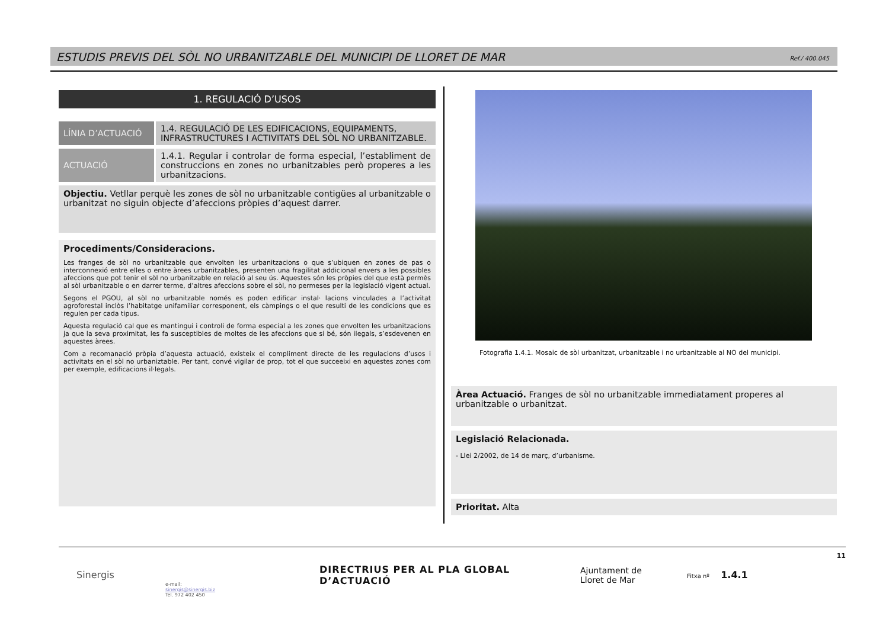ESTUDIS PREVIS DEL SÒL NO URBANITZABLE DEL MUNICIPI DE LLORET DE MAR Ref./ 400.045
1. REGULACIÓ D’USOS
| LÍNIA D’ACTUACIÓ | 1.4. REGULACIÓ DE LES EDIFICACIONS, EQUIPAMENTS, INFRASTRUCTURES I ACTIVITATS DEL SÒL NO URBANITZABLE. |
| ACTUACIÓ | 1.4.1. Regular i controlar de forma especial, l’establiment de construccions en zones no urbanitzables però properes a les urbanitzacions. |
Objectiu. Vetllar perquè les zones de sòl no urbanitzable contigües al urbanitzable o urbanitzat no siguin objecte d’afeccions pròpies d’aquest darrer.
Procediments/Consideracions.
Les franges de sòl no urbanitzable que envolten les urbanitzacions o que s’ubiquen en zones de pas o interconnexió entre elles o entre àrees urbanitzables, presenten una fragilitat addicional envers a les possibles afeccions que pot tenir el sòl no urbanitzable en relació al seu ús. Aquestes són les pròpies del que està permès al sòl urbanitzable o en darrer terme, d’altres afeccions sobre el sòl, no permeses per la legislació vigent actual.
Segons el PGOU, al sòl no urbanitzable només es poden edificar instal· lacions vinculades a l’activitat agroforestal inclòs l’habitatge unifamiliar corresponent, els càmpings o el que resulti de les condicions que es regulen per cada tipus.
Aquesta regulació cal que es mantingui i controli de forma especial a les zones que envolten les urbanitzacions ja que la seva proximitat, les fa susceptibles de moltes de les afeccions que si bé, són ilegals, s’esdevenen en aquestes àrees.
Com a recomanació pròpia d’aquesta actuació, existeix el compliment directe de les regulacions d’usos i activitats en el sòl no urbaniztable. Per tant, convé vigilar de prop, tot el que succeeixi en aquestes zones com per exemple, edificacions il·legals.
Fotografia 1.4.1. Mosaic de sòl urbanitzat, urbanitzable i no urbanitzable al NO del municipi.
Àrea Actuació. Franges de sòl no urbanitzable immediatament properes al urbanitzable o urbanitzat.
Legislació Relacionada.
- Llei 2/2002, de 14 de març, d’urbanisme.
Prioritat. Alta
Sinergis
e-mail:
sinergis@sinergis.biz
Tel. 972 402 450
DIRECTRIUS PER AL PLA GLOBAL D’ACTUACIÓ
Ajuntament de
Lloret de Mar
Fitxa nº 1.4.1
11